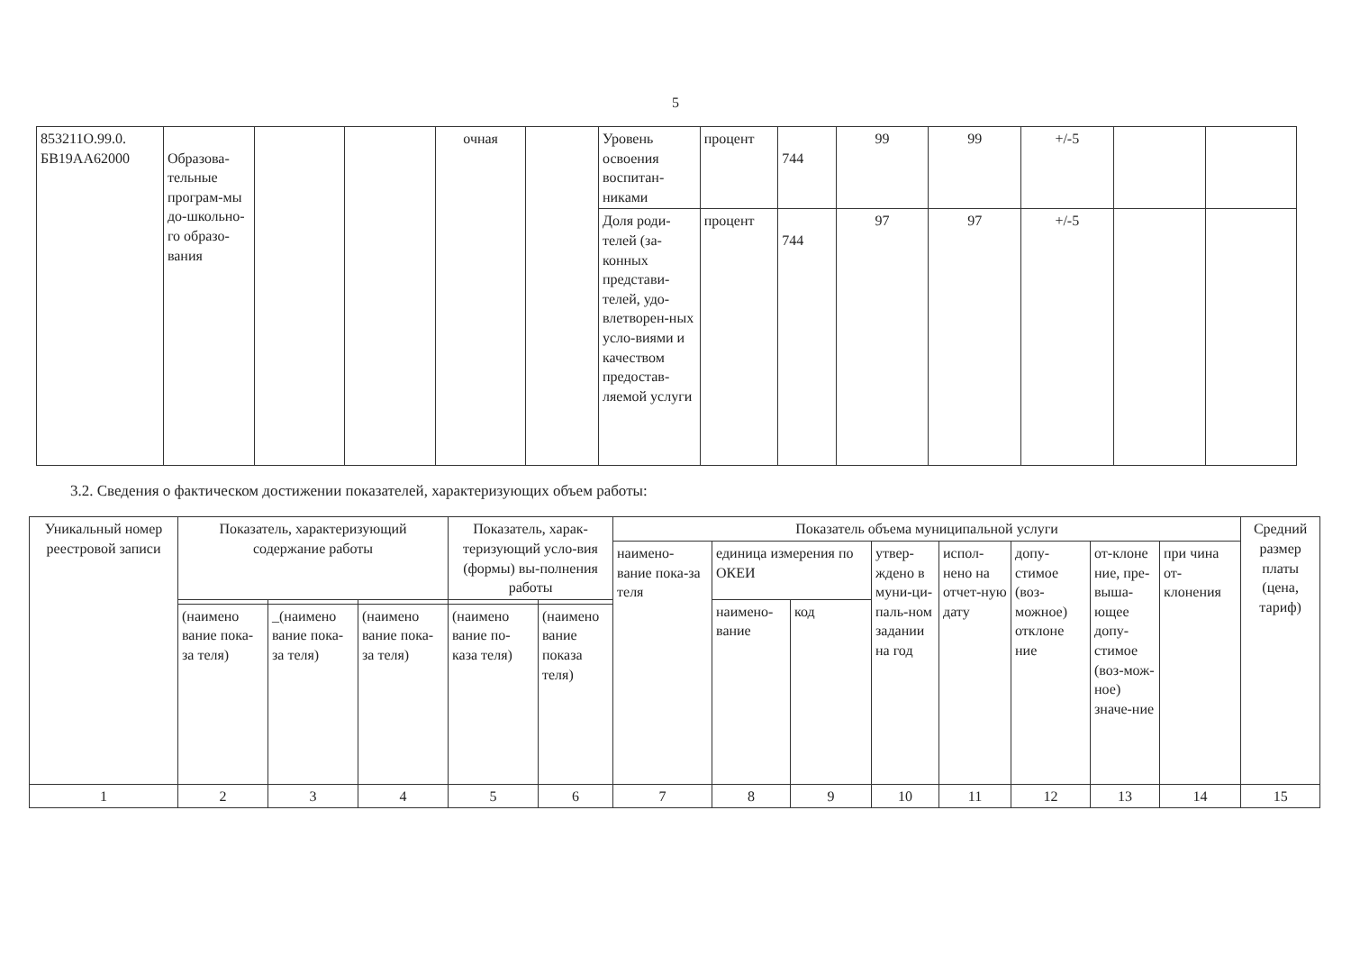5
| 853211О.99.0. БВ19АА62000 | Образова-тельные програм-мы до-школьно-го образо-вания | | | очная | | Уровень освоения воспитан-никами | процент | 744 | 99 | 99 | +/-5 | | |
| | | | | | | Доля роди-телей (за-конных представи-телей, удо-влетворен-ных усло-виями и качеством предостав-ляемой услуги | процент | 744 | 97 | 97 | +/-5 | | |
3.2. Сведения о фактическом достижении показателей, характеризующих объем работы:
| Уникальный номер реестровой записи | Показатель, характеризующий содержание работы | | | Показатель, харак-теризующий усло-вия (формы) вы-полнения работы | | Показатель объема муниципальной услуги | | | | | | | | Средний размер платы (цена, тариф) |
| --- | --- | --- | --- | --- | --- | --- | --- | --- | --- | --- | --- | --- | --- | --- |
| | | | | | | наимено-вание пока-за теля | единица измерения по ОКЕИ | | утвер-ждено в муни-ци-паль-ном задании на год | испол-нено на отчет-ную дату | допу-стимое (воз-можное) отклоне ние | от-клоне ние, пре-выша-ющее допу-стимое (воз-мож-ное) значе-ние | при чина от-клонения | |
| | | | | | | | наимено-вание | код | | | | | | |
| | (наимено вание пока-за теля) | _(наимено вание пока-за теля) | (наимено вание пока-за теля) | (наимено вание по-каза теля) | (наимено вание показа теля) | | | | | | | | | |
| 1 | 2 | 3 | 4 | 5 | 6 | 7 | 8 | 9 | 10 | 11 | 12 | 13 | 14 | 15 |